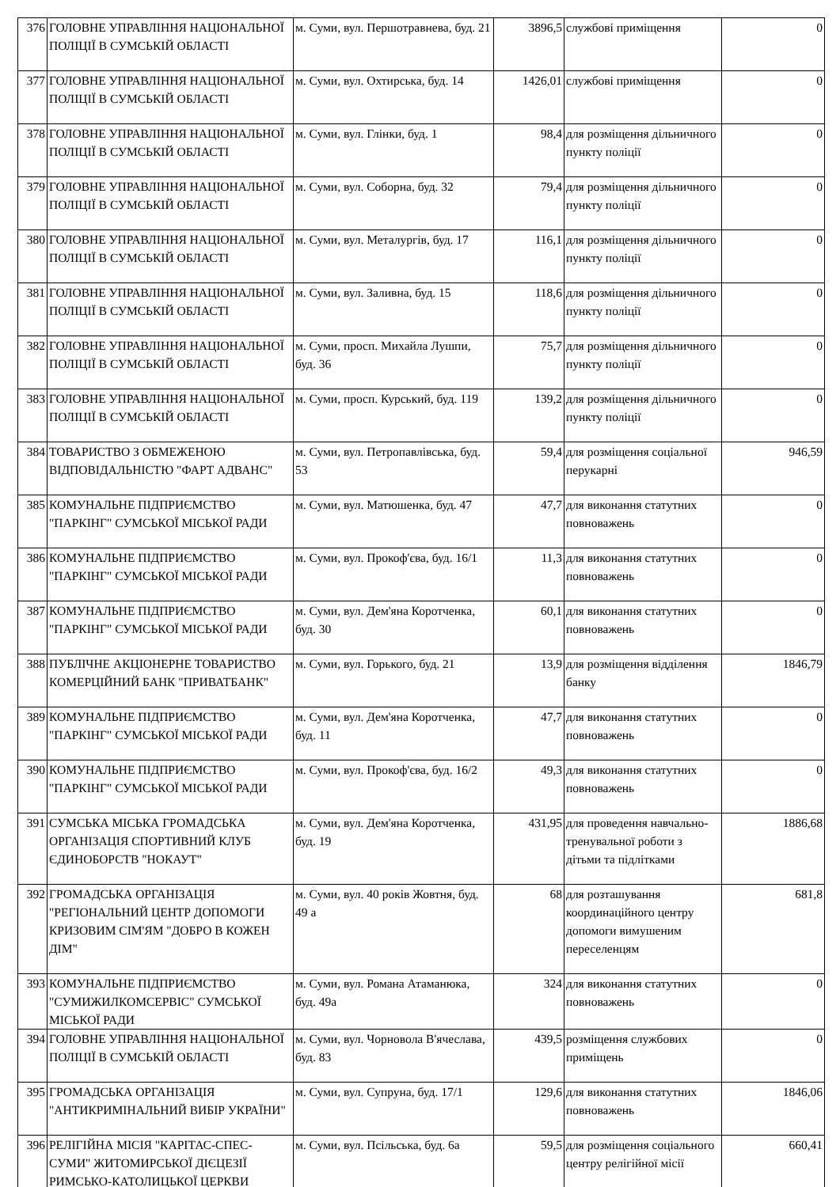| 376 | ГОЛОВНЕ УПРАВЛІННЯ НАЦІОНАЛЬНОЇ ПОЛІЦІЇ В СУМСЬКІЙ ОБЛАСТІ | м. Суми, вул. Першотравнева, буд. 21 | 3896,5 | службові приміщення | 0 |
| 377 | ГОЛОВНЕ УПРАВЛІННЯ НАЦІОНАЛЬНОЇ ПОЛІЦІЇ В СУМСЬКІЙ ОБЛАСТІ | м. Суми, вул. Охтирська, буд. 14 | 1426,01 | службові приміщення | 0 |
| 378 | ГОЛОВНЕ УПРАВЛІННЯ НАЦІОНАЛЬНОЇ ПОЛІЦІЇ В СУМСЬКІЙ ОБЛАСТІ | м. Суми, вул. Глінки, буд. 1 | 98,4 | для розміщення дільничного пункту поліції | 0 |
| 379 | ГОЛОВНЕ УПРАВЛІННЯ НАЦІОНАЛЬНОЇ ПОЛІЦІЇ В СУМСЬКІЙ ОБЛАСТІ | м. Суми, вул. Соборна, буд. 32 | 79,4 | для розміщення дільничного пункту поліції | 0 |
| 380 | ГОЛОВНЕ УПРАВЛІННЯ НАЦІОНАЛЬНОЇ ПОЛІЦІЇ В СУМСЬКІЙ ОБЛАСТІ | м. Суми, вул. Металургів, буд. 17 | 116,1 | для розміщення дільничного пункту поліції | 0 |
| 381 | ГОЛОВНЕ УПРАВЛІННЯ НАЦІОНАЛЬНОЇ ПОЛІЦІЇ В СУМСЬКІЙ ОБЛАСТІ | м. Суми, вул. Заливна, буд. 15 | 118,6 | для розміщення дільничного пункту поліції | 0 |
| 382 | ГОЛОВНЕ УПРАВЛІННЯ НАЦІОНАЛЬНОЇ ПОЛІЦІЇ В СУМСЬКІЙ ОБЛАСТІ | м. Суми, просп. Михайла Лушпи, буд. 36 | 75,7 | для розміщення дільничного пункту поліції | 0 |
| 383 | ГОЛОВНЕ УПРАВЛІННЯ НАЦІОНАЛЬНОЇ ПОЛІЦІЇ В СУМСЬКІЙ ОБЛАСТІ | м. Суми, просп. Курський, буд. 119 | 139,2 | для розміщення дільничного пункту поліції | 0 |
| 384 | ТОВАРИСТВО З ОБМЕЖЕНОЮ ВІДПОВІДАЛЬНІСТЮ "ФАРТ АДВАНС" | м. Суми, вул. Петропавлівська, буд. 53 | 59,4 | для розміщення соціальної перукарні | 946,59 |
| 385 | КОМУНАЛЬНЕ ПІДПРИЄМСТВО "ПАРКІНГ" СУМСЬКОЇ МІСЬКОЇ РАДИ | м. Суми, вул. Матюшенка, буд. 47 | 47,7 | для виконання статутних повноважень | 0 |
| 386 | КОМУНАЛЬНЕ ПІДПРИЄМСТВО "ПАРКІНГ" СУМСЬКОЇ МІСЬКОЇ РАДИ | м. Суми, вул. Прокоф'єва, буд. 16/1 | 11,3 | для виконання статутних повноважень | 0 |
| 387 | КОМУНАЛЬНЕ ПІДПРИЄМСТВО "ПАРКІНГ" СУМСЬКОЇ МІСЬКОЇ РАДИ | м. Суми, вул. Дем'яна Коротченка, буд. 30 | 60,1 | для виконання статутних повноважень | 0 |
| 388 | ПУБЛІЧНЕ АКЦІОНЕРНЕ ТОВАРИСТВО КОМЕРЦІЙНИЙ БАНК "ПРИВАТБАНК" | м. Суми, вул. Горького, буд. 21 | 13,9 | для розміщення відділення банку | 1846,79 |
| 389 | КОМУНАЛЬНЕ ПІДПРИЄМСТВО "ПАРКІНГ" СУМСЬКОЇ МІСЬКОЇ РАДИ | м. Суми, вул. Дем'яна Коротченка, буд. 11 | 47,7 | для виконання статутних повноважень | 0 |
| 390 | КОМУНАЛЬНЕ ПІДПРИЄМСТВО "ПАРКІНГ" СУМСЬКОЇ МІСЬКОЇ РАДИ | м. Суми, вул. Прокоф'єва, буд. 16/2 | 49,3 | для виконання статутних повноважень | 0 |
| 391 | СУМСЬКА МІСЬКА ГРОМАДСЬКА ОРГАНІЗАЦІЯ СПОРТИВНИЙ КЛУБ ЄДИНОБОРСТВ "НОКАУТ" | м. Суми, вул. Дем'яна Коротченка, буд. 19 | 431,95 | для проведення навчально-тренувальної роботи з дітьми та підлітками | 1886,68 |
| 392 | ГРОМАДСЬКА ОРГАНІЗАЦІЯ "РЕГІОНАЛЬНИЙ ЦЕНТР ДОПОМОГИ КРИЗОВИМ СІМ'ЯМ "ДОБРО В КОЖЕН ДІМ" | м. Суми, вул. 40 років Жовтня, буд. 49 а | 68 | для розташування координаційного центру допомоги вимушеним переселенцям | 681,8 |
| 393 | КОМУНАЛЬНЕ ПІДПРИЄМСТВО "СУМИЖИЛКОМСЕРВІС" СУМСЬКОЇ МІСЬКОЇ РАДИ | м. Суми, вул. Романа Атаманюка, буд. 49а | 324 | для виконання статутних повноважень | 0 |
| 394 | ГОЛОВНЕ УПРАВЛІННЯ НАЦІОНАЛЬНОЇ ПОЛІЦІЇ В СУМСЬКІЙ ОБЛАСТІ | м. Суми, вул. Чорновола В'ячеслава, буд. 83 | 439,5 | розміщення службових приміщень | 0 |
| 395 | ГРОМАДСЬКА ОРГАНІЗАЦІЯ "АНТИКРИМІНАЛЬНИЙ ВИБІР УКРАЇНИ" | м. Суми, вул. Супруна, буд. 17/1 | 129,6 | для виконання статутних повноважень | 1846,06 |
| 396 | РЕЛІГІЙНА МІСІЯ "КАРІТАС-СПЕС-СУМИ" ЖИТОМИРСЬКОЇ ДІЄЦЕЗІЇ РИМСЬКО-КАТОЛИЦЬКОЇ ЦЕРКВИ | м. Суми, вул. Псільська, буд. 6а | 59,5 | для розміщення соціального центру релігійної місії | 660,41 |